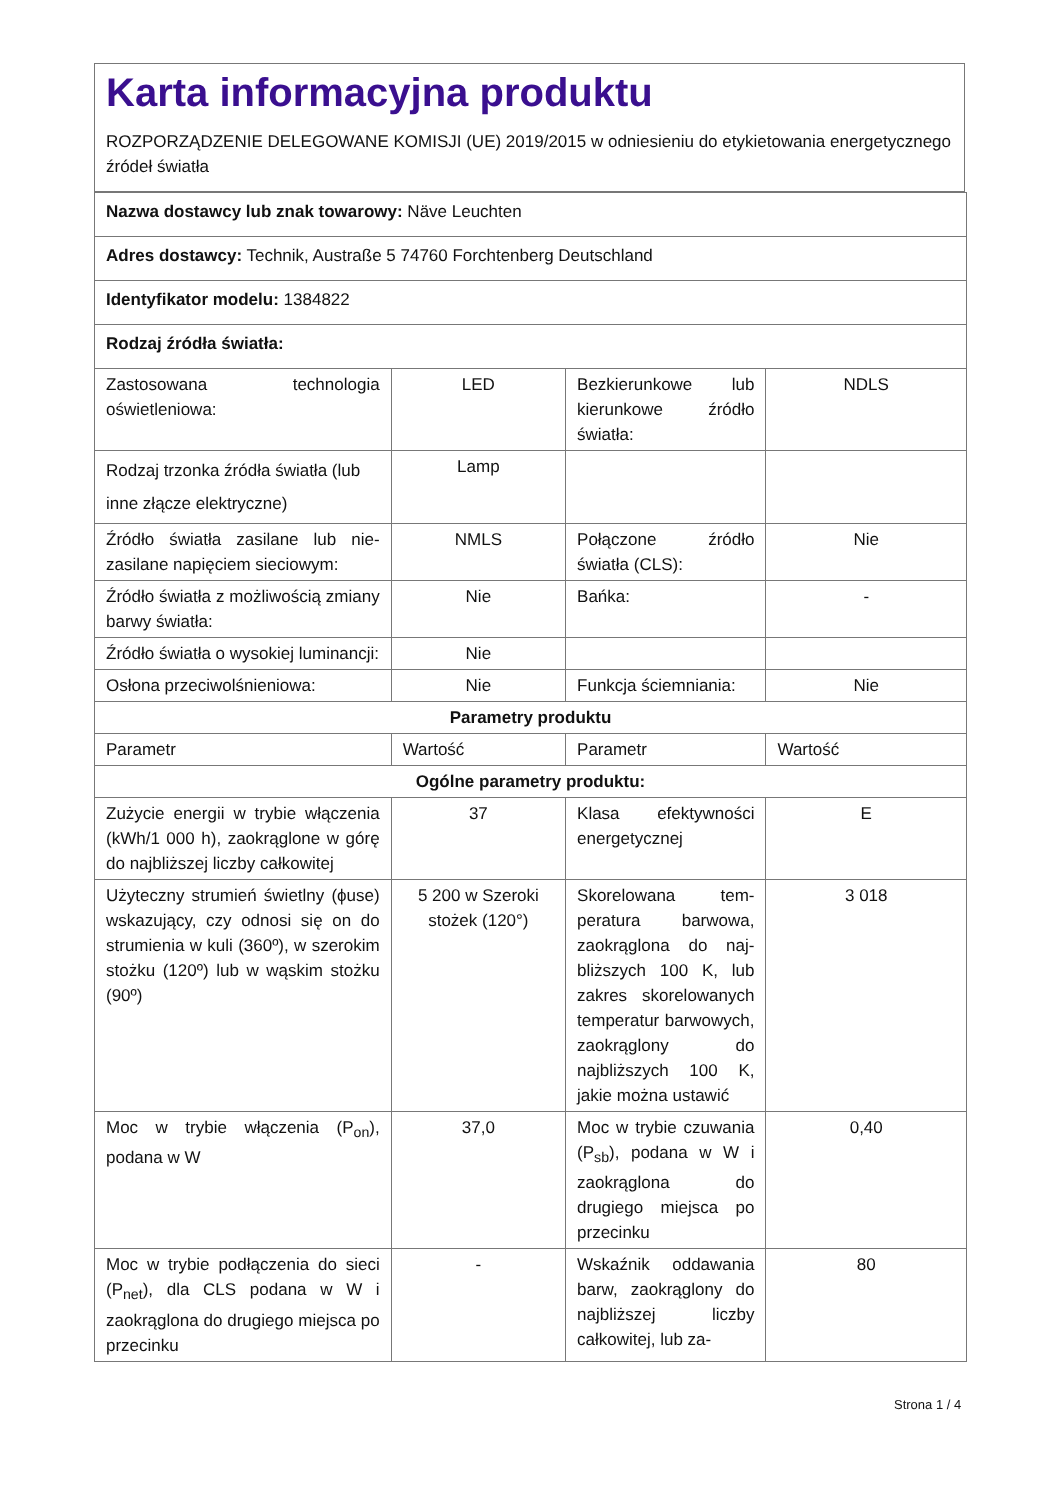Karta informacyjna produktu
ROZPORZĄDZENIE DELEGOWANE KOMISJI (UE) 2019/2015 w odniesieniu do etykietowania energetycznego źródeł światła
| Nazwa dostawcy lub znak towarowy: Näve Leuchten | | | |
| Adres dostawcy: Technik, Austraße 5 74760 Forchtenberg Deutschland | | | |
| Identyfikator modelu: 1384822 | | | |
| Rodzaj źródła światła: | | | |
| Zastosowana technologia oświetleniowa: | LED | Bezkierunkowe lub kierunkowe źródło światła: | NDLS |
| Rodzaj trzonka źródła światła (lub inne złącze elektryczne) | Lamp | | |
| Źródło światła zasilane lub nie­zasilane napięciem sieciowym: | NMLS | Połączone źródło światła (CLS): | Nie |
| Źródło światła z możliwością zmiany barwy światła: | Nie | Bańka: | - |
| Źródło światła o wysokiej lumi­nancji: | Nie | | |
| Osłona przeciwolśnieniowa: | Nie | Funkcja ściemniania: | Nie |
| Parametry produktu | | | |
| Parametr | Wartość | Parametr | Wartość |
| Ogólne parametry produktu: | | | |
| Zużycie energii w trybie włącze­nia (kWh/1 000 h), zaokrąglone w górę do najbliższej liczby cał­kowitej | 37 | Klasa efektywności energetycznej | E |
| Użyteczny strumień świetlny (ϕuse) wskazujący, czy odno­si się on do strumienia w ku­li (360º), w szerokim stożku (120º) lub w wąskim stożku (90º) | 5 200 w Szero­ki stożek (120°) | Skorelowana tem­peratura barwowa, zaokrąglona do naj­bliższych 100 K, lub zakres skorelowany­ch temperatur bar­wowych, zaokrąglo­ny do najbliższych 100 K, jakie można ustawić | 3 018 |
| Moc w trybie włączenia (P<sub>on</sub>), podana w W | 37,0 | Moc w trybie czuwa­nia (P<sub>sb</sub>), podana w W i zaokrąglona do drugiego miejsca po przecinku | 0,40 |
| Moc w trybie podłączenia do sieci (P<sub>net</sub>), dla CLS podana w W i zaokrąglona do drugiego miej­sca po przecinku | - | Wskaźnik oddawa­nia barw, zaokrąglo­ny do najbliższej licz­by całkowitej, lub za- | 80 |
Strona 1 / 4